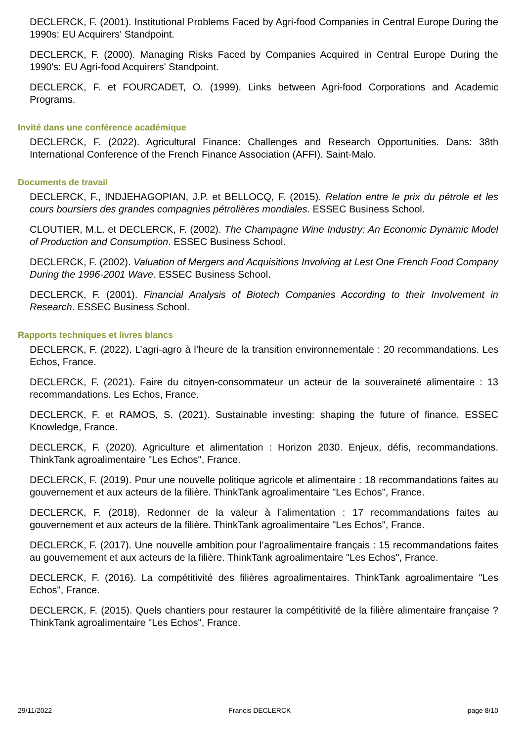DECLERCK, F. (2001). Institutional Problems Faced by Agri-food Companies in Central Europe During the 1990s: EU Acquirers' Standpoint.
DECLERCK, F. (2000). Managing Risks Faced by Companies Acquired in Central Europe During the 1990's: EU Agri-food Acquirers' Standpoint.
DECLERCK, F. et FOURCADET, O. (1999). Links between Agri-food Corporations and Academic Programs.
Invité dans une conférence académique
DECLERCK, F. (2022). Agricultural Finance: Challenges and Research Opportunities. Dans: 38th International Conference of the French Finance Association (AFFI). Saint-Malo.
Documents de travail
DECLERCK, F., INDJEHAGOPIAN, J.P. et BELLOCQ, F. (2015). Relation entre le prix du pétrole et les cours boursiers des grandes compagnies pétrolières mondiales. ESSEC Business School.
CLOUTIER, M.L. et DECLERCK, F. (2002). The Champagne Wine Industry: An Economic Dynamic Model of Production and Consumption. ESSEC Business School.
DECLERCK, F. (2002). Valuation of Mergers and Acquisitions Involving at Lest One French Food Company During the 1996-2001 Wave. ESSEC Business School.
DECLERCK, F. (2001). Financial Analysis of Biotech Companies According to their Involvement in Research. ESSEC Business School.
Rapports techniques et livres blancs
DECLERCK, F. (2022). L’agri-agro à l’heure de la transition environnementale : 20 recommandations. Les Echos, France.
DECLERCK, F. (2021). Faire du citoyen-consommateur un acteur de la souveraineté alimentaire : 13 recommandations. Les Echos, France.
DECLERCK, F. et RAMOS, S. (2021). Sustainable investing: shaping the future of finance. ESSEC Knowledge, France.
DECLERCK, F. (2020). Agriculture et alimentation : Horizon 2030. Enjeux, défis, recommandations. ThinkTank agroalimentaire "Les Echos", France.
DECLERCK, F. (2019). Pour une nouvelle politique agricole et alimentaire : 18 recommandations faites au gouvernement et aux acteurs de la filière. ThinkTank agroalimentaire "Les Echos", France.
DECLERCK, F. (2018). Redonner de la valeur à l’alimentation : 17 recommandations faites au gouvernement et aux acteurs de la filière. ThinkTank agroalimentaire "Les Echos", France.
DECLERCK, F. (2017). Une nouvelle ambition pour l’agroalimentaire français : 15 recommandations faites au gouvernement et aux acteurs de la filière. ThinkTank agroalimentaire "Les Echos", France.
DECLERCK, F. (2016). La compétitivité des filières agroalimentaires. ThinkTank agroalimentaire "Les Echos", France.
DECLERCK, F. (2015). Quels chantiers pour restaurer la compétitivité de la filière alimentaire française ? ThinkTank agroalimentaire "Les Echos", France.
29/11/2022 Francis DECLERCK page 8/10